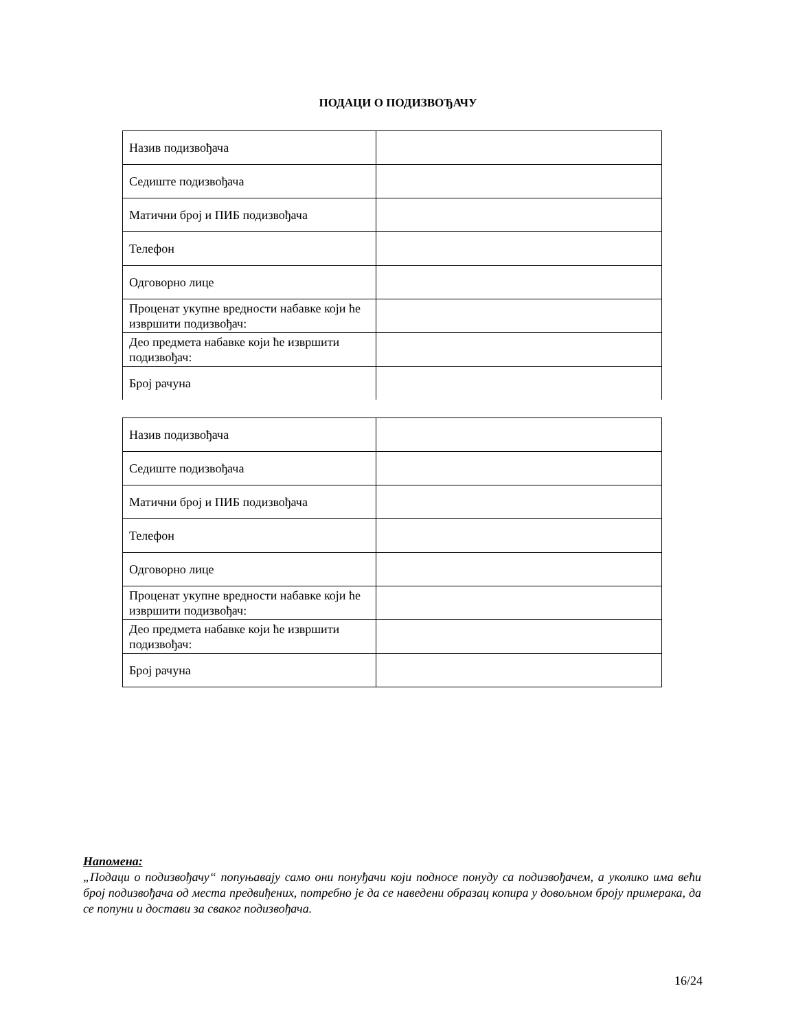ПОДАЦИ О ПОДИЗВОЂАЧУ
| Назив подизвођача | |
| Седиште подизвођача | |
| Матични број и ПИБ подизвођача | |
| Телефон | |
| Одговорно лице | |
| Проценат укупне вредности набавке који ће извршити подизвођач: | |
| Део предмета набавке који ће извршити подизвођач: | |
| Број рачуна | |
| Назив подизвођача | |
| Седиште подизвођача | |
| Матични број и ПИБ подизвођача | |
| Телефон | |
| Одговорно лице | |
| Проценат укупне вредности набавке који ће извршити подизвођач: | |
| Део предмета набавке који ће извршити подизвођач: | |
| Број рачуна | |
Напомена:
„Подаци о подизвођачу“ попуњавају само они понуђачи који подносе понуду са подизвођачем, а уколико има већи број подизвођача од места предвиђених, потребно је да се наведени образац копира у довољном броју примерака, да се попуни и достави за сваког подизвођача.
16/24